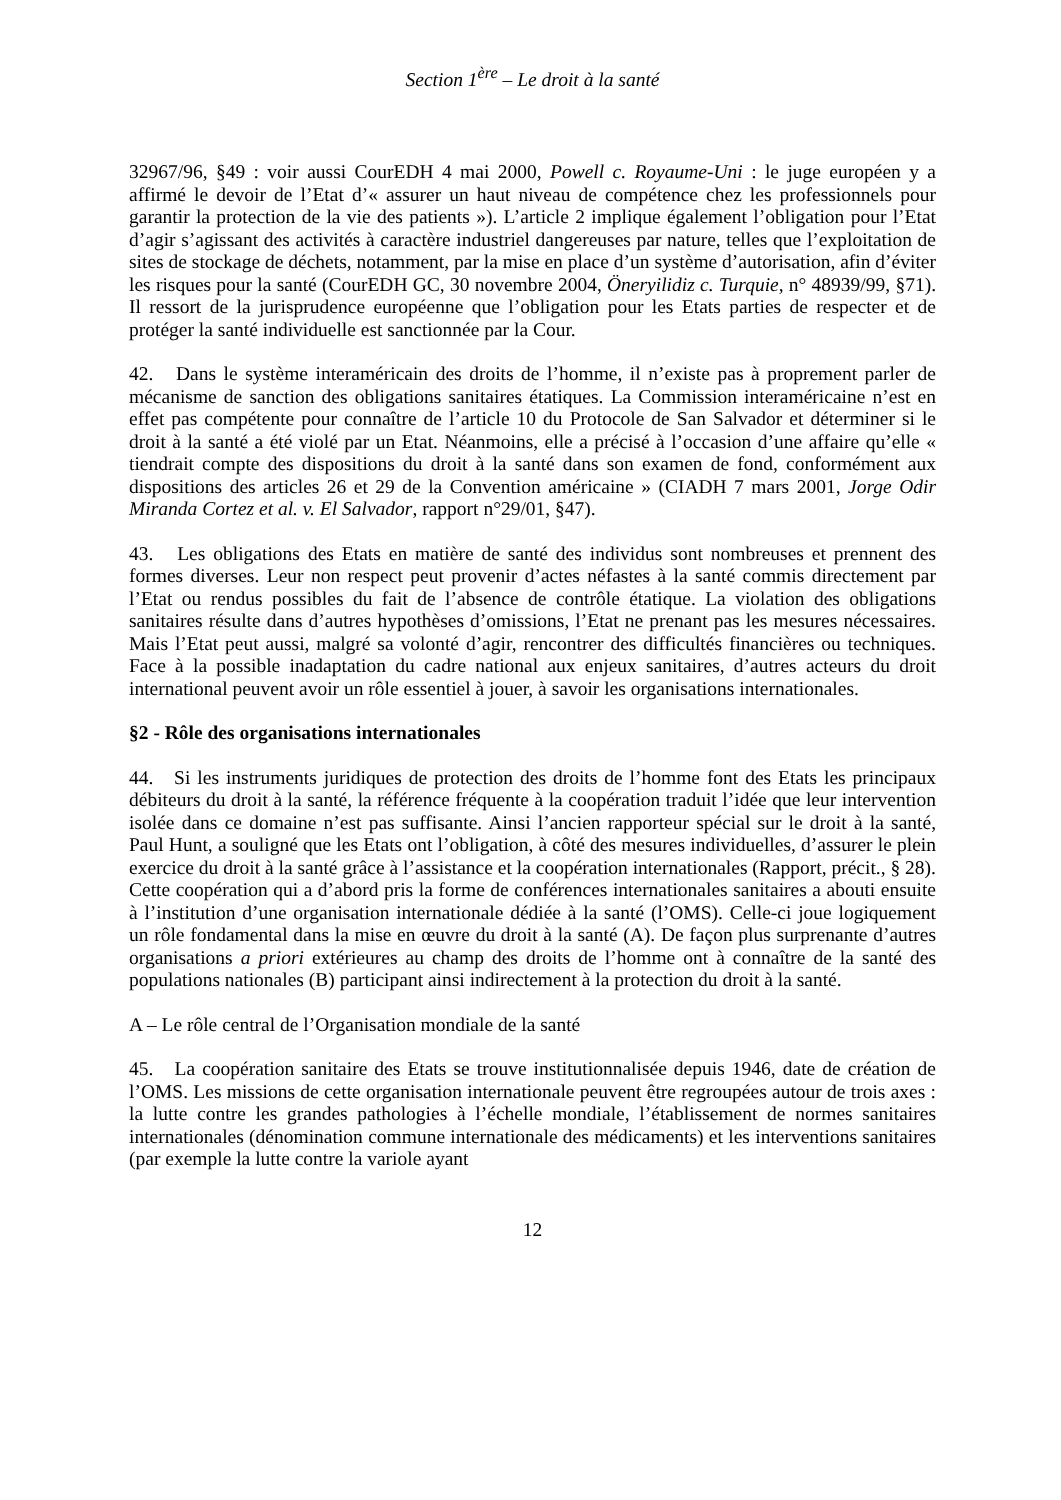Section 1<sup>ère</sup> – Le droit à la santé
32967/96, §49 : voir aussi CourEDH 4 mai 2000, Powell c. Royaume-Uni : le juge européen y a affirmé le devoir de l’Etat d’« assurer un haut niveau de compétence chez les professionnels pour garantir la protection de la vie des patients »). L’article 2 implique également l’obligation pour l’Etat d’agir s’agissant des activités à caractère industriel dangereuses par nature, telles que l’exploitation de sites de stockage de déchets, notamment, par la mise en place d’un système d’autorisation, afin d’éviter les risques pour la santé (CourEDH GC, 30 novembre 2004, Öneryilidiz c. Turquie, n° 48939/99, §71). Il ressort de la jurisprudence européenne que l’obligation pour les Etats parties de respecter et de protéger la santé individuelle est sanctionnée par la Cour.
42. Dans le système interaméricain des droits de l’homme, il n’existe pas à proprement parler de mécanisme de sanction des obligations sanitaires étatiques. La Commission interaméricaine n’est en effet pas compétente pour connaître de l’article 10 du Protocole de San Salvador et déterminer si le droit à la santé a été violé par un Etat. Néanmoins, elle a précisé à l’occasion d’une affaire qu’elle « tiendrait compte des dispositions du droit à la santé dans son examen de fond, conformément aux dispositions des articles 26 et 29 de la Convention américaine » (CIADH 7 mars 2001, Jorge Odir Miranda Cortez et al. v. El Salvador, rapport n°29/01, §47).
43. Les obligations des Etats en matière de santé des individus sont nombreuses et prennent des formes diverses. Leur non respect peut provenir d’actes néfastes à la santé commis directement par l’Etat ou rendus possibles du fait de l’absence de contrôle étatique. La violation des obligations sanitaires résulte dans d’autres hypothèses d’omissions, l’Etat ne prenant pas les mesures nécessaires. Mais l’Etat peut aussi, malgré sa volonté d’agir, rencontrer des difficultés financières ou techniques. Face à la possible inadaptation du cadre national aux enjeux sanitaires, d’autres acteurs du droit international peuvent avoir un rôle essentiel à jouer, à savoir les organisations internationales.
§2 - Rôle des organisations internationales
44. Si les instruments juridiques de protection des droits de l’homme font des Etats les principaux débiteurs du droit à la santé, la référence fréquente à la coopération traduit l’idée que leur intervention isolée dans ce domaine n’est pas suffisante. Ainsi l’ancien rapporteur spécial sur le droit à la santé, Paul Hunt, a souligné que les Etats ont l’obligation, à côté des mesures individuelles, d’assurer le plein exercice du droit à la santé grâce à l’assistance et la coopération internationales (Rapport, précit., § 28). Cette coopération qui a d’abord pris la forme de conférences internationales sanitaires a abouti ensuite à l’institution d’une organisation internationale dédiée à la santé (l’OMS). Celle-ci joue logiquement un rôle fondamental dans la mise en œuvre du droit à la santé (A). De façon plus surprenante d’autres organisations a priori extérieures au champ des droits de l’homme ont à connaître de la santé des populations nationales (B) participant ainsi indirectement à la protection du droit à la santé.
A – Le rôle central de l’Organisation mondiale de la santé
45. La coopération sanitaire des Etats se trouve institutionnalisée depuis 1946, date de création de l’OMS. Les missions de cette organisation internationale peuvent être regroupées autour de trois axes : la lutte contre les grandes pathologies à l’échelle mondiale, l’établissement de normes sanitaires internationales (dénomination commune internationale des médicaments) et les interventions sanitaires (par exemple la lutte contre la variole ayant
12